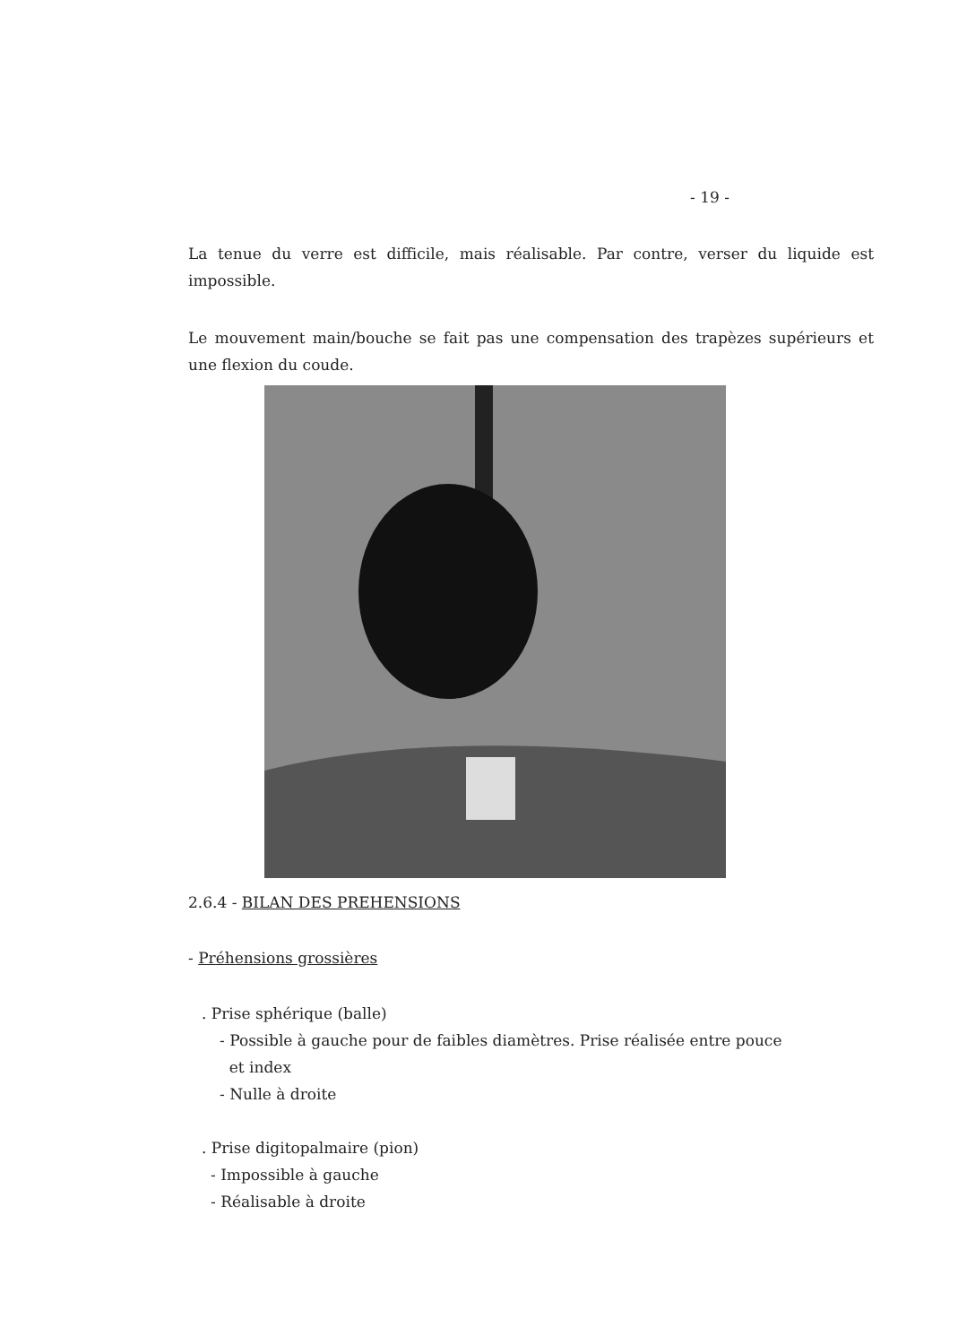- 19 -
La tenue du verre est difficile, mais réalisable. Par contre, verser du liquide est impossible.
Le mouvement main/bouche se fait pas une compensation des trapèzes supérieurs et une flexion du coude.
2.6.4 - BILAN DES PREHENSIONS
- Préhensions grossières
. Prise sphérique (balle)
- Possible à gauche pour de faibles diamètres. Prise réalisée entre pouce
et index
- Nulle à droite
. Prise digitopalmaire (pion)
- Impossible à gauche
- Réalisable à droite